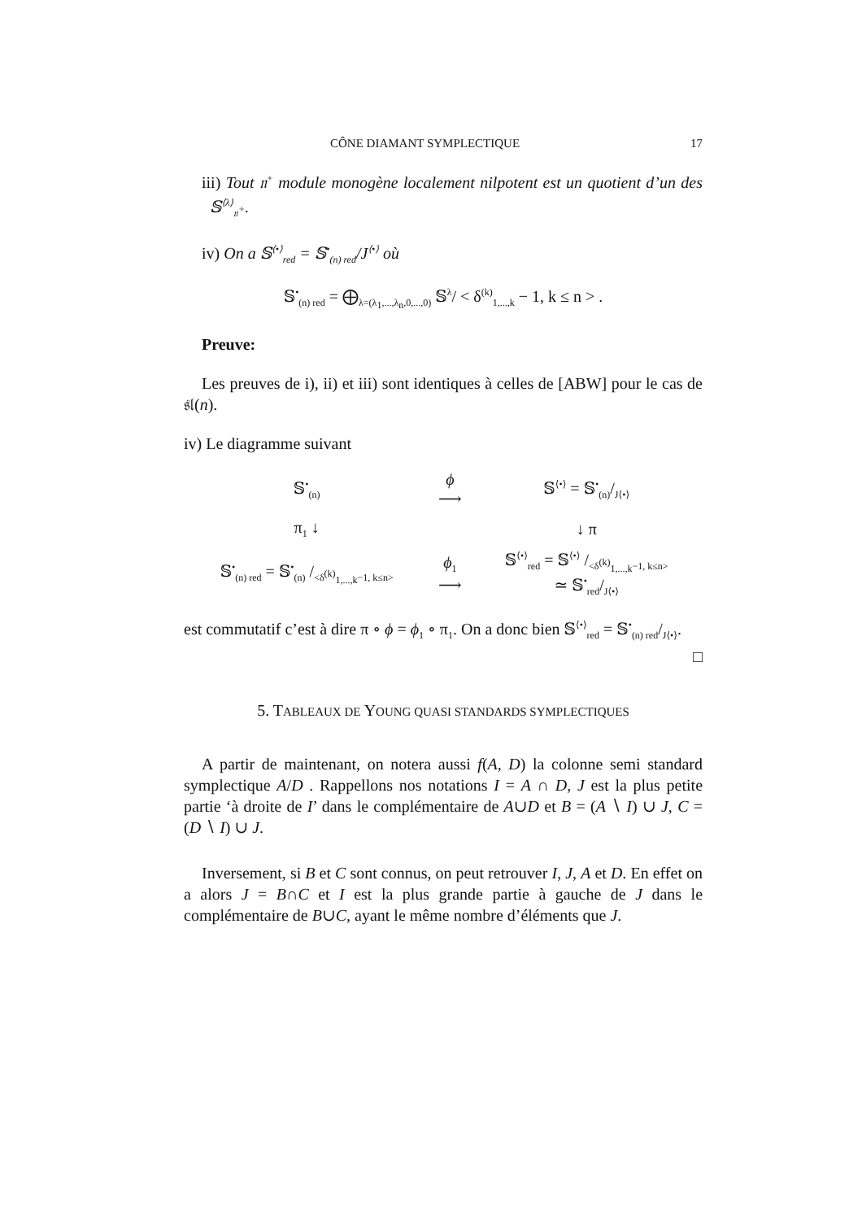CÔNE DIAMANT SYMPLECTIQUE 17
iii) Tout 𝔫<sup>+</sup> module monogène localement nilpotent est un quotient d’un des 𝕊<sup>⟨λ⟩</sup><sub>𝔫<sup>+</sup></sub>.
iv) On a 𝕊<sup>⟨•⟩</sup><sub>red</sub> = 𝕊<sup>•</sup><sub>(n) red</sub>/J<sup>⟨•⟩</sup> où
𝕊<sup>•</sup><sub>(n) red</sub> = ⨁<sub>λ=(λ<sub>1</sub>,...,λ<sub>n</sub>,0,...,0)</sub> 𝕊<sup>λ</sup>/ < δ<sup>(k)</sup><sub>1,...,k</sub> − 1, k ≤ n > .
Preuve:
Les preuves de i), ii) et iii) sont identiques à celles de [ABW] pour le cas de 𝔰𝔩(n).
iv) Le diagramme suivant
| 𝕊<sup>•</sup><sub>(n)</sub> | ϕ ⟶ | 𝕊<sup>⟨•⟩</sup> = 𝕊<sup>•</sup><sub>(n)</sub>/<sub>J⟨•⟩</sub> |
| π<sub>1</sub> ↓ | | ↓ π |
| 𝕊<sup>•</sup><sub>(n) red</sub> = 𝕊<sup>•</sup><sub>(n)</sub> /<sub><δ<sup>(k)</sup><sub>1,...,k</sub>−1, k≤n></sub> | ϕ<sub>1</sub> ⟶ | 𝕊<sup>⟨•⟩</sup><sub>red</sub> = 𝕊⟨•⟩ /<δ<sup>(k)</sup><sub>1,...,k</sub>−1, k≤n> ≃ 𝕊<sup>•</sup><sub>red</sub>/<sub>J⟨•⟩</sub> |
est commutatif c’est à dire π ∘ ϕ = ϕ<sub>1</sub> ∘ π<sub>1</sub>. On a donc bien 𝕊<sup>⟨•⟩</sup><sub>red</sub> = 𝕊<sup>•</sup><sub>(n) red</sub>/<sub>J⟨•⟩</sub>.
□
5. TABLEAUX DE YOUNG QUASI STANDARDS SYMPLECTIQUES
A partir de maintenant, on notera aussi f(A, D) la colonne semi standard symplectique A/D . Rappellons nos notations I = A ∩ D, J est la plus petite partie ‘à droite de I’ dans le complémentaire de A∪D et B = (A ∖ I) ∪ J, C = (D ∖ I) ∪ J.
Inversement, si B et C sont connus, on peut retrouver I, J, A et D. En effet on a alors J = B∩C et I est la plus grande partie à gauche de J dans le complémentaire de B∪C, ayant le même nombre d’éléments que J.